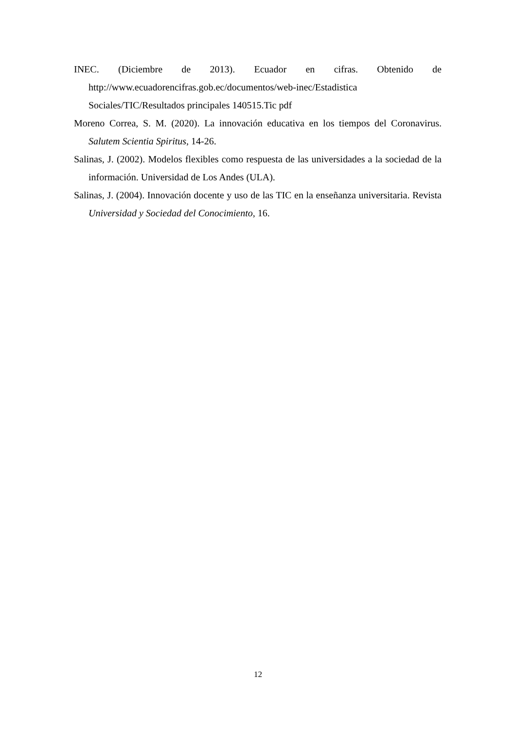INEC. (Diciembre de 2013). Ecuador en cifras. Obtenido de
http://www.ecuadorencifras.gob.ec/documentos/web-inec/Estadistica
Sociales/TIC/Resultados principales 140515.Tic pdf
Moreno Correa, S. M. (2020). La innovación educativa en los tiempos del Coronavirus. Salutem Scientia Spiritus, 14-26.
Salinas, J. (2002). Modelos flexibles como respuesta de las universidades a la sociedad de la información. Universidad de Los Andes (ULA).
Salinas, J. (2004). Innovación docente y uso de las TIC en la enseñanza universitaria. Revista Universidad y Sociedad del Conocimiento, 16.
12